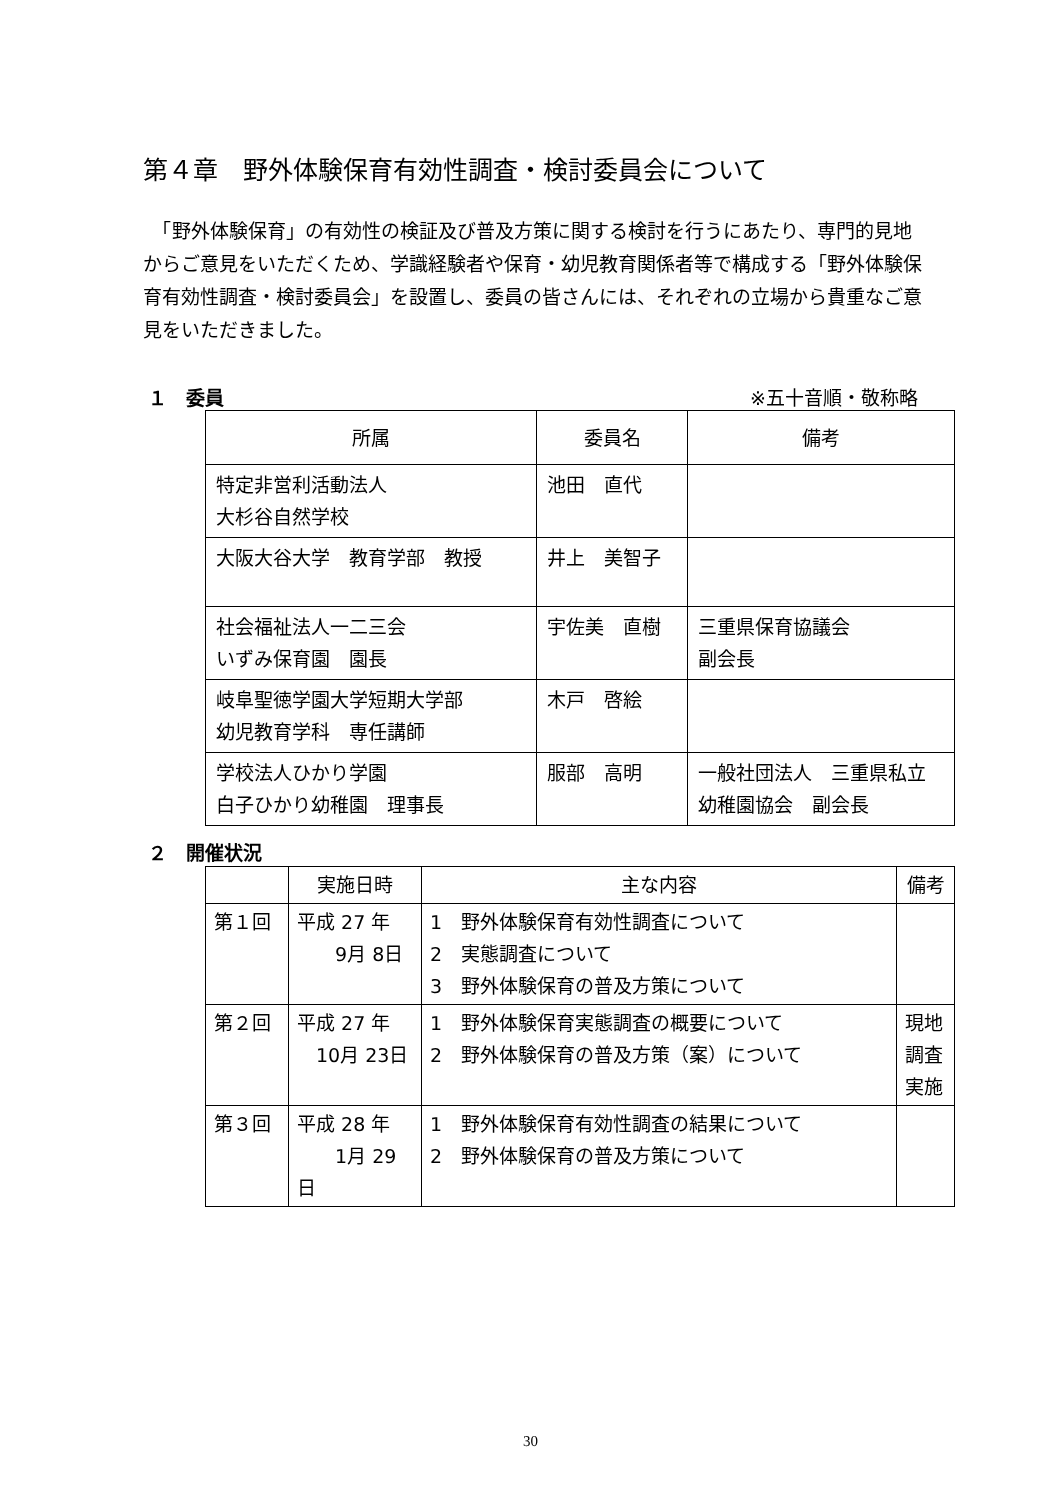第４章　野外体験保育有効性調査・検討委員会について
　「野外体験保育」の有効性の検証及び普及方策に関する検討を行うにあたり、専門的見地からご意見をいただくため、学識経験者や保育・幼児教育関係者等で構成する「野外体験保育有効性調査・検討委員会」を設置し、委員の皆さんには、それぞれの立場から貴重なご意見をいただきました。
１　委員 ※五十音順・敬称略
| 所属 | 委員名 | 備考 |
| --- | --- | --- |
| 特定非営利活動法人 大杉谷自然学校 | 池田 直代 | |
| 大阪大谷大学 教育学部 教授 | 井上 美智子 | |
| 社会福祉法人一二三会 いずみ保育園 園長 | 宇佐美 直樹 | 三重県保育協議会 副会長 |
| 岐阜聖徳学園大学短期大学部 幼児教育学科 専任講師 | 木戸 啓絵 | |
| 学校法人ひかり学園 白子ひかり幼稚園 理事長 | 服部 高明 | 一般社団法人 三重県私立幼稚園協会 副会長 |
２　開催状況
| | 実施日時 | 主な内容 | 備考 |
| --- | --- | --- | --- |
| 第１回 | 平成 27 年 9月 8日 | 1 野外体験保育有効性調査について 2 実態調査について 3 野外体験保育の普及方策について | |
| 第２回 | 平成 27 年 10月 23日 | 1 野外体験保育実態調査の概要について 2 野外体験保育の普及方策（案）について | 現地 調査 実施 |
| 第３回 | 平成 28 年 1月 29日 | 1 野外体験保育有効性調査の結果について 2 野外体験保育の普及方策について | |
30